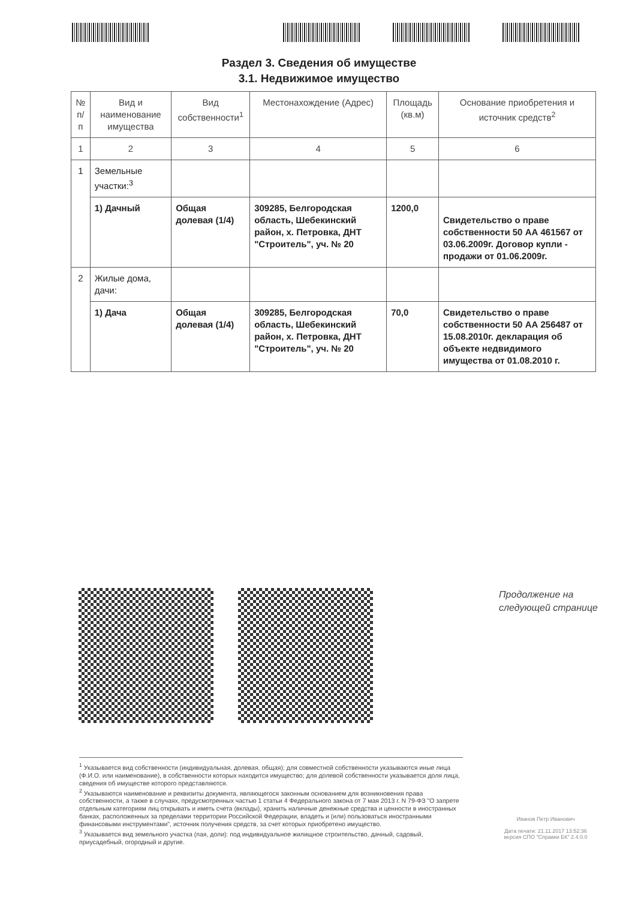Раздел 3. Сведения об имуществе
3.1. Недвижимое имущество
| № п/п | Вид и наименование имущества | Вид собственности<sup>1</sup> | Местонахождение (Адрес) | Площадь (кв.м) | Основание приобретения и источник средств<sup>2</sup> |
| --- | --- | --- | --- | --- | --- |
| 1 | 2 | 3 | 4 | 5 | 6 |
| 1 | Земельные участки:<sup>3</sup> | | | | |
| | 1) Дачный | Общая долевая (1/4) | 309285, Белгородская область, Шебекинский район, х. Петровка, ДНТ "Строитель", уч. № 20 | 1200,0 | Свидетельство о праве собственности 50 АА 461567 от 03.06.2009г. Договор купли - продажи от 01.06.2009г. |
| 2 | Жилые дома, дачи: | | | | |
| | 1) Дача | Общая долевая (1/4) | 309285, Белгородская область, Шебекинский район, х. Петровка, ДНТ "Строитель", уч. № 20 | 70,0 | Свидетельство о праве собственности 50 АА 256487 от 15.08.2010г. декларация об объекте недвидимого имущества от 01.08.2010 г. |
Продолжение на
следующей странице
<sup>1</sup> Указывается вид собственности (индивидуальная, долевая, общая); для совместной собственности указываются иные лица (Ф.И.О. или наименование), в собственности которых находится имущество; для долевой собственности указывается доля лица, сведения об имуществе которого представляются.
<sup>2</sup> Указываются наименование и реквизиты документа, являющегося законным основанием для возникновения права собственности, а также в случаях, предусмотренных частью 1 статьи 4 Федерального закона от 7 мая 2013 г. N 79-ФЗ "О запрете отдельным категориям лиц открывать и иметь счета (вклады), хранить наличные денежные средства и ценности в иностранных банках, расположенных за пределами территории Российской Федерации, владеть и (или) пользоваться иностранными финансовыми инструментами", источник получения средств, за счет которых приобретено имущество.
<sup>3</sup> Указывается вид земельного участка (пая, доли): под индивидуальное жилищное строительство, дачный, садовый, приусадебный, огородный и другие.
Иванов Петр Иванович
Дата печати: 21.11.2017 13:52:36
версия СПО "Справки БК" 2.4.0.0